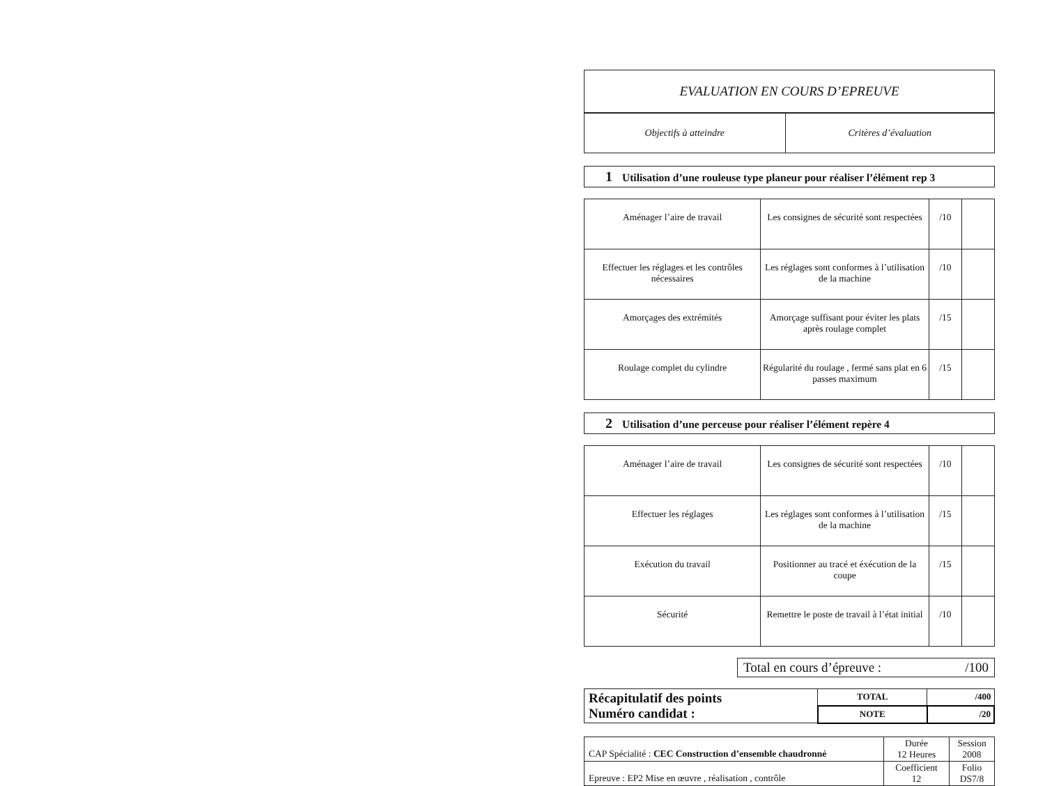| EVALUATION EN COURS D’EPREUVE |
| Objectifs à atteindre | Critères d’évaluation |
1 Utilisation d’une rouleuse type planeur pour réaliser l’élément rep 3
| Aménager l’aire de travail | Les consignes de sécurité sont respectées | /10 | |
| Effectuer les réglages et les contrôles nécessaires | Les réglages sont conformes à l’utilisation de la machine | /10 | |
| Amorçages des extrémités | Amorçage suffisant pour éviter les plats après roulage complet | /15 | |
| Roulage complet du cylindre | Régularité du roulage , fermé sans plat en 6 passes maximum | /15 | |
2 Utilisation d’une perceuse pour réaliser l’élément repère 4
| Aménager l’aire de travail | Les consignes de sécurité sont respectées | /10 | |
| Effectuer les réglages | Les réglages sont conformes à l’utilisation de la machine | /15 | |
| Exécution du travail | Positionner au tracé et éxécution de la coupe | /15 | |
| Sécurité | Remettre le poste de travail à l’état initial | /10 | |
Total en cours d’épreuve : /100
| Récapitulatif des points Numéro candidat : | TOTAL | /400 |
| | NOTE | /20 |
| CAP Spécialité : CEC Construction d’ensemble chaudronné | Durée 12 Heures | Session 2008 |
| Epreuve : EP2 Mise en œuvre , réalisation , contrôle | Coefficient 12 | Folio DS7/8 |